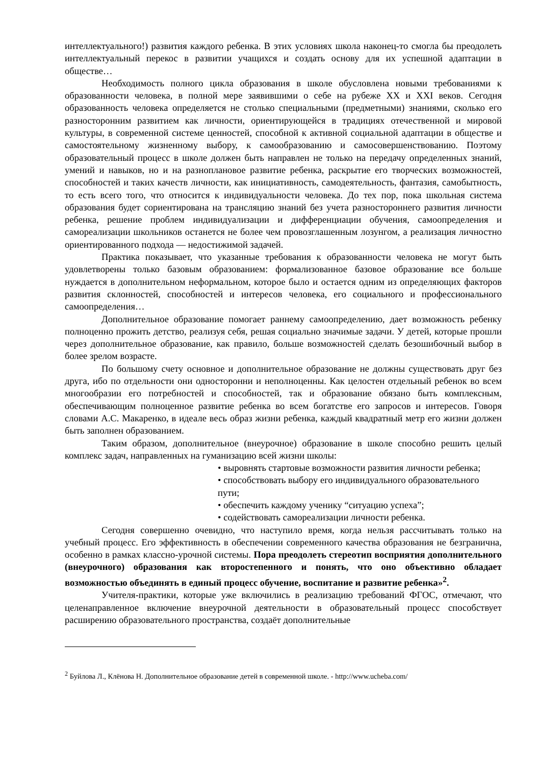интеллектуального!) развития каждого ребенка. В этих условиях школа наконец-то смогла бы преодолеть интеллектуальный перекос в развитии учащихся и создать основу для их успешной адаптации в обществе…
Необходимость полного цикла образования в школе обусловлена новыми требованиями к образованности человека, в полной мере заявившими о себе на рубеже XX и XXI веков. Сегодня образованность человека определяется не столько специальными (предметными) знаниями, сколько его разносторонним развитием как личности, ориентирующейся в традициях отечественной и мировой культуры, в современной системе ценностей, способной к активной социальной адаптации в обществе и самостоятельному жизненному выбору, к самообразованию и самосовершенствованию. Поэтому образовательный процесс в школе должен быть направлен не только на передачу определенных знаний, умений и навыков, но и на разноплановое развитие ребенка, раскрытие его творческих возможностей, способностей и таких качеств личности, как инициативность, самодеятельность, фантазия, самобытность, то есть всего того, что относится к индивидуальности человека. До тех пор, пока школьная система образования будет сориентирована на трансляцию знаний без учета разностороннего развития личности ребенка, решение проблем индивидуализации и дифференциации обучения, самоопределения и самореализации школьников останется не более чем провозглашенным лозунгом, а реализация личностно ориентированного подхода — недостижимой задачей.
Практика показывает, что указанные требования к образованности человека не могут быть удовлетворены только базовым образованием: формализованное базовое образование все больше нуждается в дополнительном неформальном, которое было и остается одним из определяющих факторов развития склонностей, способностей и интересов человека, его социального и профессионального самоопределения…
Дополнительное образование помогает раннему самоопределению, дает возможность ребенку полноценно прожить детство, реализуя себя, решая социально значимые задачи. У детей, которые прошли через дополнительное образование, как правило, больше возможностей сделать безошибочный выбор в более зрелом возрасте.
По большому счету основное и дополнительное образование не должны существовать друг без друга, ибо по отдельности они односторонни и неполноценны. Как целостен отдельный ребенок во всем многообразии его потребностей и способностей, так и образование обязано быть комплексным, обеспечивающим полноценное развитие ребенка во всем богатстве его запросов и интересов. Говоря словами А.С. Макаренко, в идеале весь образ жизни ребенка, каждый квадратный метр его жизни должен быть заполнен образованием.
Таким образом, дополнительное (внеурочное) образование в школе способно решить целый комплекс задач, направленных на гуманизацию всей жизни школы:
• выровнять стартовые возможности развития личности ребенка;
• способствовать выбору его индивидуального образовательного пути;
• обеспечить каждому ученику “ситуацию успеха”;
• содействовать самореализации личности ребенка.
Сегодня совершенно очевидно, что наступило время, когда нельзя рассчитывать только на учебный процесс. Его эффективность в обеспечении современного качества образования не безгранична, особенно в рамках классно-урочной системы. Пора преодолеть стереотип восприятия дополнительного (внеурочного) образования как второстепенного и понять, что оно объективно обладает возможностью объединять в единый процесс обучение, воспитание и развитие ребенка»<sup>2</sup>.
Учителя-практики, которые уже включились в реализацию требований ФГОС, отмечают, что целенаправленное включение внеурочной деятельности в образовательный процесс способствует расширению образовательного пространства, создаёт дополнительные
<sup>2</sup> Буйлова Л., Клёнова Н. Дополнительное образование детей в современной школе. - http://www.ucheba.com/